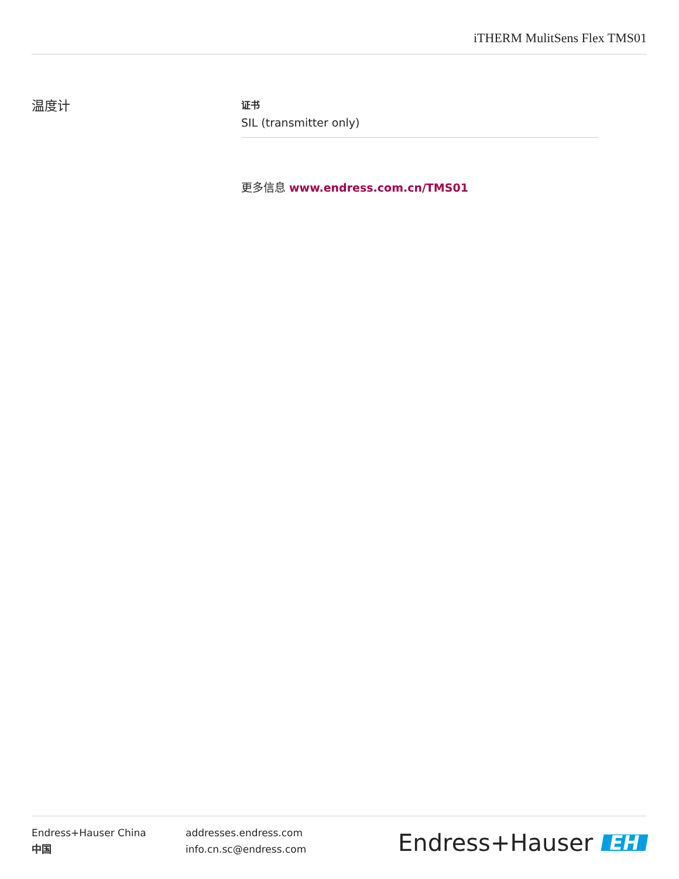iTHERM MulitSens Flex TMS01
温度计
证书
SIL (transmitter only)
更多信息 www.endress.com.cn/TMS01
Endress+Hauser China
中国
addresses.endress.com
info.cn.sc@endress.com
Endress+Hauser EH